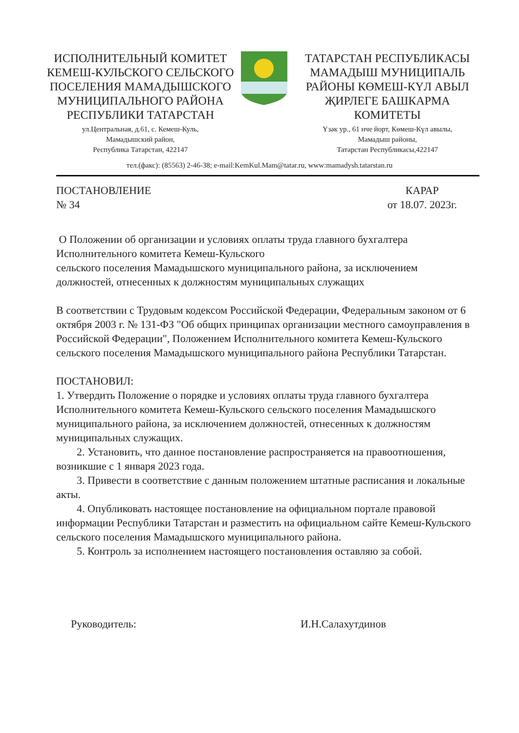ИСПОЛНИТЕЛЬНЫЙ КОМИТЕТ
КЕМЕШ-КУЛЬСКОГО СЕЛЬСКОГО
ПОСЕЛЕНИЯ МАМАДЫШСКОГО
МУНИЦИПАЛЬНОГО РАЙОНА
РЕСПУБЛИКИ ТАТАРСТАН
ул.Центральная, д.61, с. Кемеш-Куль,
Мамадышский район,
Республика Татарстан, 422147
ТАТАРСТАН РЕСПУБЛИКАСЫ
МАМАДЫШ МУНИЦИПАЛЬ
РАЙОНЫ КӨМЕШ-КҮЛ АВЫЛ
ҖИРЛЕГЕ БАШКАРМА
КОМИТЕТЫ
Үзәк ур., 61 нче йорт, Көмеш-Күл авылы,
Мамадыш районы,
Татарстан Республикасы,422147
тел.(факс): (85563) 2-46-38; e-mail:KemKul.Mam@tatar.ru, www:mamadysh.tatarstan.ru
ПОСТАНОВЛЕНИЕ
№ 34
КАРАР
от 18.07. 2023г.
О Положении об организации и условиях оплаты труда главного бухгалтера Исполнительного комитета Кемеш-Кульского
сельского поселения Мамадышского муниципального района, за исключением должностей, отнесенных к должностям муниципальных служащих
В соответствии с Трудовым кодексом Российской Федерации, Федеральным законом от 6 октября 2003 г. № 131-ФЗ "Об общих принципах организации местного самоуправления в Российской Федерации", Положением Исполнительного комитета Кемеш-Кульского сельского поселения Мамадышского муниципального района Республики Татарстан.
ПОСТАНОВИЛ:
1. Утвердить Положение о порядке и условиях оплаты труда главного бухгалтера Исполнительного комитета Кемеш-Кульского сельского поселения Мамадышского муниципального района, за исключением должностей, отнесенных к должностям муниципальных служащих.
2. Установить, что данное постановление распространяется на правоотношения, возникшие с 1 января 2023 года.
3. Привести в соответствие с данным положением штатные расписания и локальные акты.
4. Опубликовать настоящее постановление на официальном портале правовой информации Республики Татарстан и разместить на официальном сайте Кемеш-Кульского сельского поселения Мамадышского муниципального района.
5. Контроль за исполнением настоящего постановления оставляю за собой.
Руководитель: И.Н.Салахутдинов